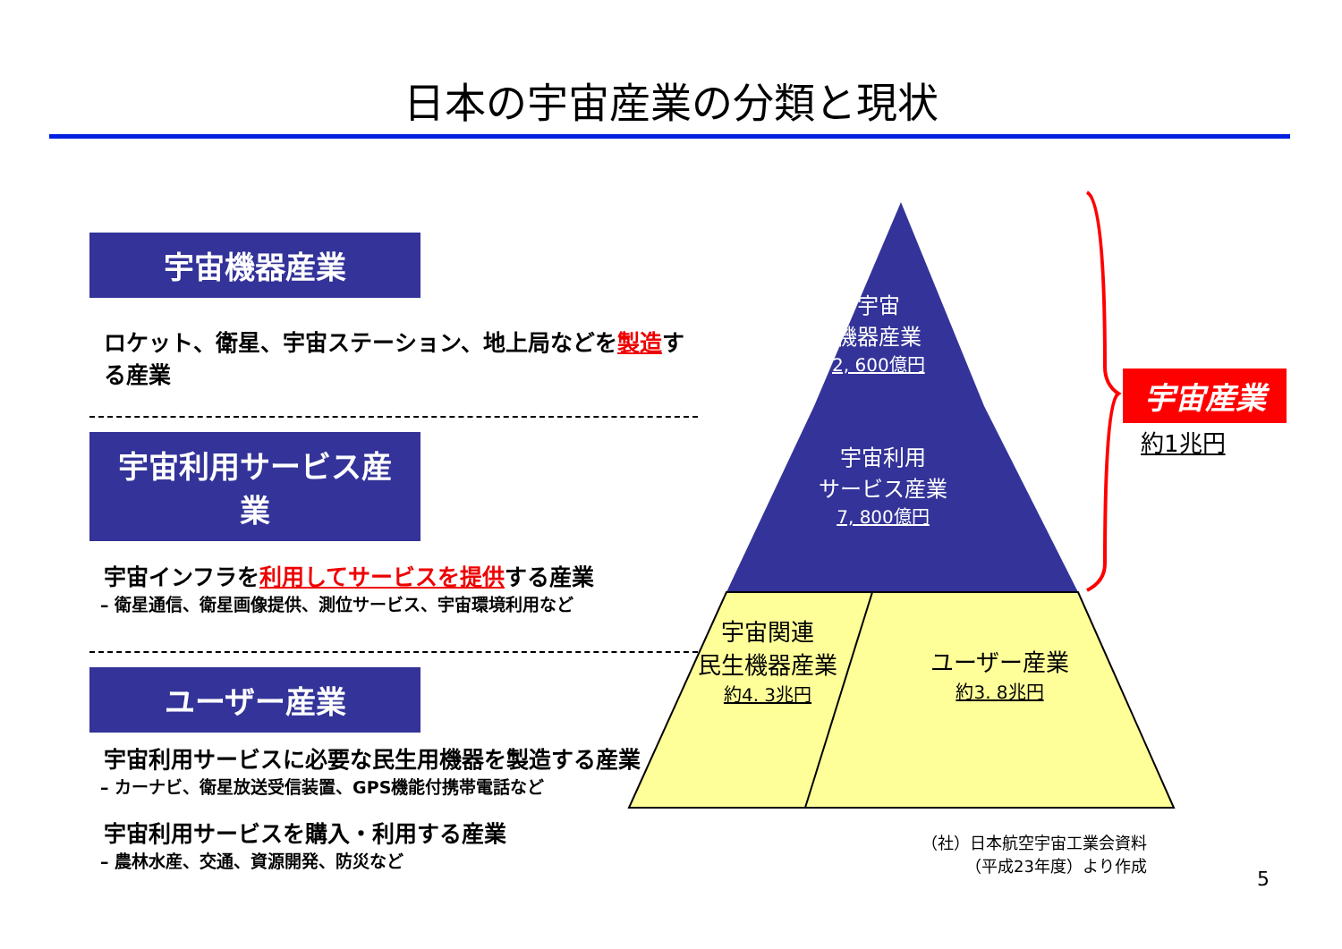日本の宇宙産業の分類と現状
宇宙機器産業
ロケット、衛星、宇宙ステーション、地上局などを製造する産業
宇宙利用サービス産業
宇宙インフラを利用してサービスを提供する産業
– 衛星通信、衛星画像提供、測位サービス、宇宙環境利用など
ユーザー産業
宇宙利用サービスに必要な民生用機器を製造する産業
– カーナビ、衛星放送受信装置、GPS機能付携帯電話など
宇宙利用サービスを購入・利用する産業
– 農林水産、交通、資源開発、防災など
宇宙
機器産業
2, 600億円
宇宙利用
サービス産業
7, 800億円
宇宙関連
民生機器産業
約4. 3兆円
ユーザー産業
約3. 8兆円
宇宙産業
約1兆円
（社）日本航空宇宙工業会資料
（平成23年度）より作成
5